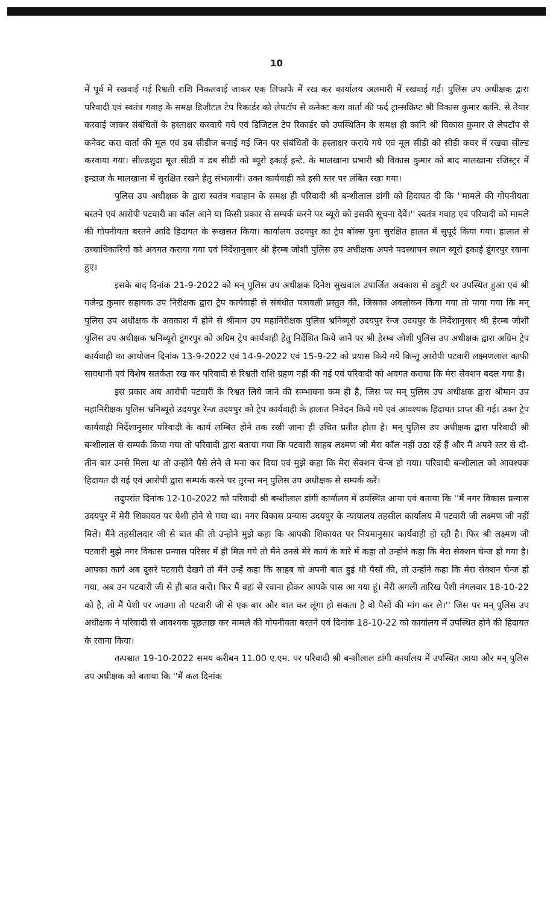10
में पूर्व में रखवाई गई रिश्वती राशि निकलवाई जाकर एक लिफाफे में रख कर कार्यालय अलमारी में रखवाई गई। पुलिस उप अधीक्षक द्वारा परिवादी एवं स्वतंत्र गवाह के समक्ष डिजीटल टेप रिकार्डर को लेपटॉप से कनेक्ट करा वार्ता की फर्द ट्रान्सक्रिप्ट श्री विकास कुमार कानि. से तैयार करवाई जाकर संबंधितों के हस्ताक्षर करवाये गये एवं डिजिटल टेप रिकार्डर को उपस्थितिन के समक्ष ही कानि श्री विकास कुमार से लेपटॉप से कनेक्ट करा वार्ता की मूल एवं डब सीडीज बनाई गई जिन पर संबंधितों के हस्ताक्षर कराये गये एवं मूल सीडी को सीडी कवर में रखवा सील्ड करवाया गया। सील्डशुदा मूल सीडी व डब सीडी को ब्यूरो इकाई इन्टे. के मालखाना प्रभारी श्री विकास कुमार को बाद मालखाना रजिस्ट्रर में इन्द्राज के मालखाना में सुरक्षित रखने हेतु संभलायी। उक्त कार्यवाही को इसी स्तर पर लंबित रखा गया।
पुलिस उप अधीक्षक के द्वारा स्वतंत्र गवाहान के समक्ष ही परिवादी श्री बन्शीलाल डांगी को हिदायत दी कि ''मामले की गोपनीयता बरतने एवं आरोपी पटवारी का कॉल आने या किसी प्रकार से सम्पर्क करने पर ब्यूरो को इसकी सूचना देवें।'' स्वतंत्र गवाह एवं परिवादी को मामले की गोपनीयता बरतने आदि हिदायत के रूखसत किया। कार्यालय उदयपुर का ट्रेप बॉक्स पुनः सुरक्षित हालत में सुपूर्द किया गया। हालात से उच्चाधिकारियों को अवगत कराया गया एवं निर्देशानुसार श्री हेरम्ब जोशी पुलिस उप अधीक्षक अपने पदस्थापन स्थान ब्यूरो इकाई डूंगरपुर रवाना हुए।
इसके बाद दिनांक 21-9-2022 को मन् पुलिस उप अधीक्षक दिनेश सुखवाल उपार्जित अवकाश से ड्युटी पर उपस्थित हुआ एवं श्री गजेन्द्र कुमार सहायक उप निरीक्षक द्वारा ट्रेप कार्यवाही से संबंधीत पत्रावली प्रस्तुत की, जिसका अवलोकन किया गया तो पाया गया कि मन् पुलिस उप अधीक्षक के अवकाश में होने से श्रीमान उप महानिरीक्षक पुलिस भ्रनिब्यूरो उदयपुर रेन्ज उदयपुर के निर्देशानुसार श्री हेरम्ब जोशी पुलिस उप अधीक्षक भ्रनिब्यूरो डूंगरपुर को अग्रिम ट्रेप कार्यवाही हेतु निर्देशित किये जाने पर श्री हेरम्ब जोशी पुलिस उप अधीक्षक द्वारा अग्रिम ट्रेप कार्यवाही का आयोजन दिनांक 13-9-2022 एवं 14-9-2022 एवं 15-9-22 को प्रयास किये गये किन्तु आरोपी पटवारी लक्ष्मणलाल काफी सावधानी एवं विशेष सतर्कता रख कर परिवादी से रिश्वती राशि ग्रहण नहीं की गई एवं परिवादी को अवगत कराया कि मेरा सेक्शन बदल गया है।
इस प्रकार अब आरोपी पटवारी के रिश्वत लिये जाने की सम्भावना कम ही है, जिस पर मन् पुलिस उप अधीक्षक द्वारा श्रीमान उप महानिरीक्षक पुलिस भ्रनिब्यूरो उदयपुर रेन्ज उदयपुर को ट्रेप कार्यवाही के हालात निवेदन किये गये एवं आवश्यक हिदायत प्राप्त की गई। उक्त ट्रेप कार्यवाही निर्देशानुसार परिवादी के कार्य लम्बित होने तक रखी जाना ही उचित प्रतीत होता है। मन् पुलिस उप अधीक्षक द्वारा परिवादी श्री बन्शीलाल से सम्पर्क किया गया तो परिवादी द्वारा बताया गया कि पटवारी साहब लक्ष्मण जी मेरा कॉल नहीं उठा रहें हैं और मैं अपने स्तर से दो-तीन बार उनसे मिला था तो उन्होंने पैसे लेने से मना कर दिया एवं मुझे कहा कि मेरा सेक्शन चेन्ज हो गया। परिवादी बन्शीलाल को आवश्यक हिदायत दी गई एवं आरोपी द्वारा सम्पर्क करने पर तुरन्त मन् पुलिस उप अधीक्षक से सम्पर्क करें।
तदुपरांत दिनांक 12-10-2022 को परिवादी श्री बन्शीलाल डांगी कार्यालय में उपस्थित आया एवं बताया कि ''मैं नगर विकास प्रन्यास उदयपुर में मेरी शिकायत पर पेशी होने से गया था। नगर विकास प्रन्यास उदयपुर के न्यायालय तहसील कार्यालय में पटवारी जी लक्ष्मण जी नहीं मिले। मैंने तहसीलदार जी से बात की तो उन्होने मुझे कहा कि आपकी शिकायत पर नियमानुसार कार्यवाही हो रही है। फिर श्री लक्ष्मण जी पटवारी मुझे नगर विकास प्रन्यास परिसर में ही मिल गये तो मैंने उनसे मेरे कार्य के बारे में कहा तो उन्होने कहा कि मेरा सेक्शन चेन्ज हो गया है। आपका कार्य अब दूसरे पटवारी देखगें तो मैंने उन्हें कहा कि साहब वो अपनी बात हुई थी पैसों की, तो उन्होंने कहा कि मेरा सेक्शन चेन्ज हो गया, अब उन पटवारी जी से ही बात करो। फिर मैं वहां से रवाना होकर आपके पास आ गया हूं। मेरी अगली तारिख पेशी मंगलवार 18-10-22 को है, तो मैं पेशी पर जाउगा तो पटवारी जी से एक बार और बात कर लूंगा हो सकता है वो पैसों की मांग कर ले।'' जिस पर मन् पुलिस उप अधीक्षक ने परिवादी से आवश्यक पूछताछ कर मामले की गोपनीयता बरतने एवं दिनांक 18-10-22 को कार्यालय में उपस्थित होने की हिदायत के रवाना किया।
तत्पश्चात 19-10-2022 समय करीबन 11.00 ए.एम. पर परिवादी श्री बन्शीलाल डांगी कार्यालय में उपस्थित आया और मन् पुलिस उप अधीक्षक को बताया कि ''मैं कल दिनांक